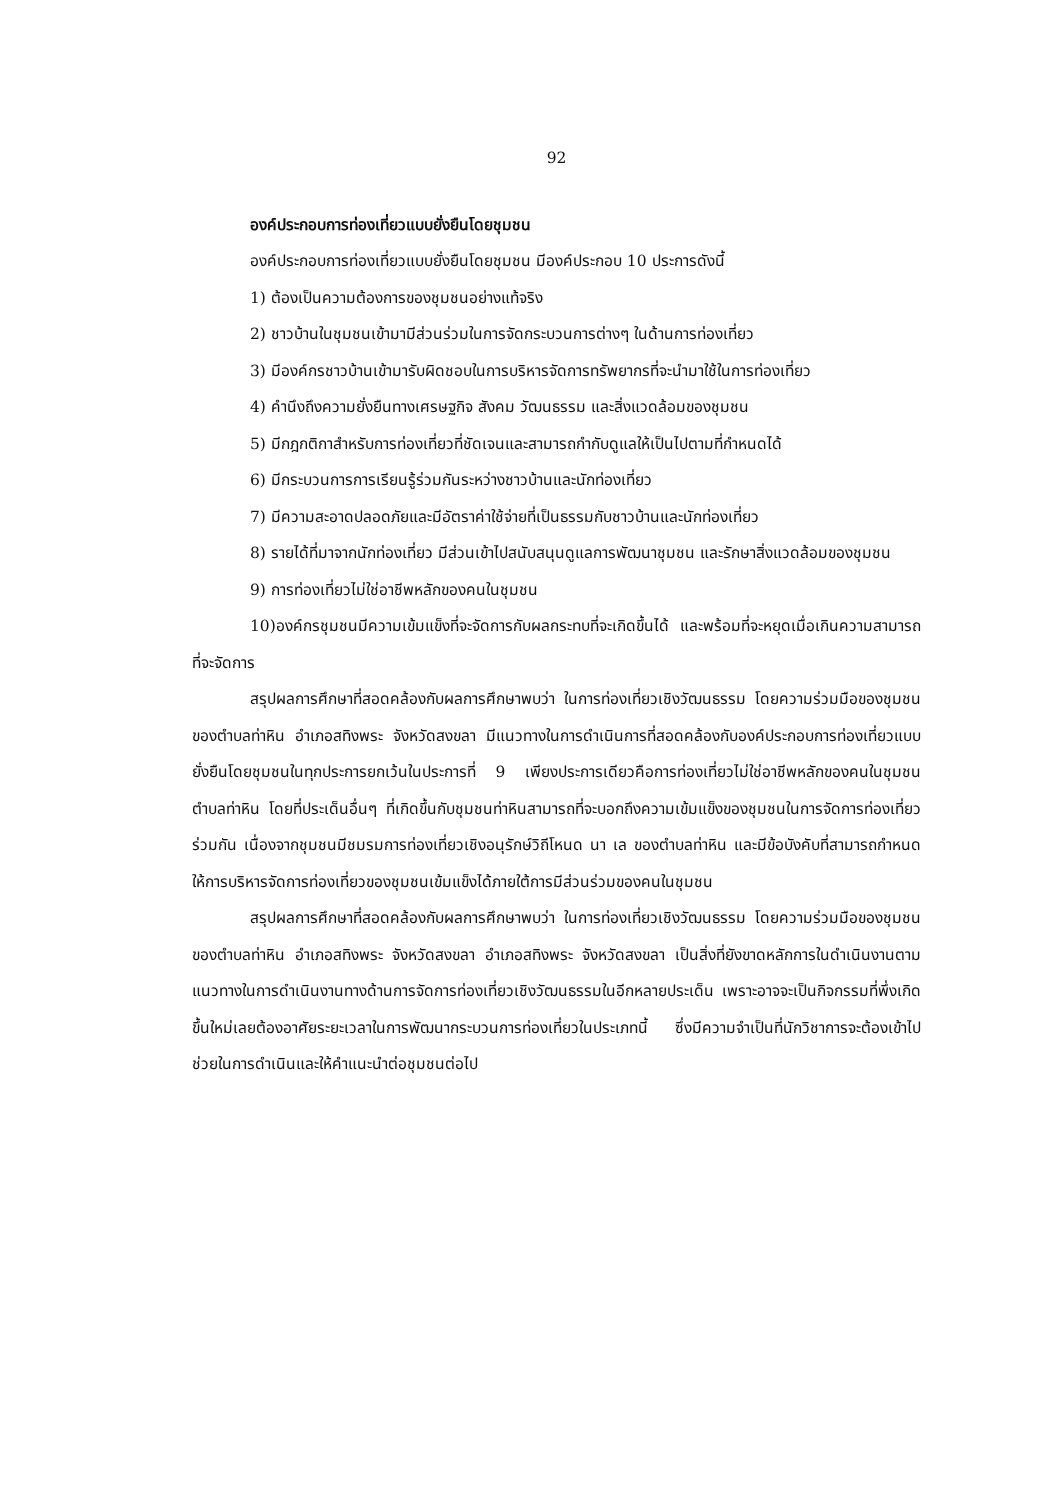92
องค์ประกอบการท่องเที่ยวแบบยั่งยืนโดยชุมชน
องค์ประกอบการท่องเที่ยวแบบยั่งยืนโดยชุมชน มีองค์ประกอบ 10 ประการดังนี้
1) ต้องเป็นความต้องการของชุมชนอย่างแท้จริง
2) ชาวบ้านในชุมชนเข้ามามีส่วนร่วมในการจัดกระบวนการต่างๆ ในด้านการท่องเที่ยว
3) มีองค์กรชาวบ้านเข้ามารับผิดชอบในการบริหารจัดการทรัพยากรที่จะนำมาใช้ในการท่องเที่ยว
4) คำนึงถึงความยั่งยืนทางเศรษฐกิจ สังคม วัฒนธรรม และสิ่งแวดล้อมของชุมชน
5) มีกฎกติกาสำหรับการท่องเที่ยวที่ชัดเจนและสามารถกำกับดูแลให้เป็นไปตามที่กำหนดได้
6) มีกระบวนการการเรียนรู้ร่วมกันระหว่างชาวบ้านและนักท่องเที่ยว
7) มีความสะอาดปลอดภัยและมีอัตราค่าใช้จ่ายที่เป็นธรรมกับชาวบ้านและนักท่องเที่ยว
8) รายได้ที่มาจากนักท่องเที่ยว มีส่วนเข้าไปสนับสนุนดูแลการพัฒนาชุมชน และรักษาสิ่งแวดล้อมของชุมชน
9) การท่องเที่ยวไม่ใช่อาชีพหลักของคนในชุมชน
10)องค์กรชุมชนมีความเข้มแข็งที่จะจัดการกับผลกระทบที่จะเกิดขึ้นได้ และพร้อมที่จะหยุดเมื่อเกินความสามารถที่จะจัดการ
สรุปผลการศึกษาที่สอดคล้องกับผลการศึกษาพบว่า ในการท่องเที่ยวเชิงวัฒนธรรม โดยความร่วมมือของชุมชนของตำบลท่าหิน อำเภอสทิงพระ จังหวัดสงขลา มีแนวทางในการดำเนินการที่สอดคล้องกับองค์ประกอบการท่องเที่ยวแบบยั่งยืนโดยชุมชนในทุกประการยกเว้นในประการที่ 9 เพียงประการเดียวคือการท่องเที่ยวไม่ใช่อาชีพหลักของคนในชุมชนตำบลท่าหิน โดยที่ประเด็นอื่นๆ ที่เกิดขึ้นกับชุมชนท่าหินสามารถที่จะบอกถึงความเข้มแข็งของชุมชนในการจัดการท่องเที่ยวร่วมกัน เนื่องจากชุมชนมีชมรมการท่องเที่ยวเชิงอนุรักษ์วิถีโหนด นา เล ของตำบลท่าหิน และมีข้อบังคับที่สามารถกำหนดให้การบริหารจัดการท่องเที่ยวของชุมชนเข้มแข็งได้ภายใต้การมีส่วนร่วมของคนในชุมชน
สรุปผลการศึกษาที่สอดคล้องกับผลการศึกษาพบว่า ในการท่องเที่ยวเชิงวัฒนธรรม โดยความร่วมมือของชุมชนของตำบลท่าหิน อำเภอสทิงพระ จังหวัดสงขลา อำเภอสทิงพระ จังหวัดสงขลา เป็นสิ่งที่ยังขาดหลักการในดำเนินงานตามแนวทางในการดำเนินงานทางด้านการจัดการท่องเที่ยวเชิงวัฒนธรรมในอีกหลายประเด็น เพราะอาจจะเป็นกิจกรรมที่พึ่งเกิดขึ้นใหม่เลยต้องอาศัยระยะเวลาในการพัฒนากระบวนการท่องเที่ยวในประเภทนี้ ซึ่งมีความจำเป็นที่นักวิชาการจะต้องเข้าไปช่วยในการดำเนินและให้คำแนะนำต่อชุมชนต่อไป